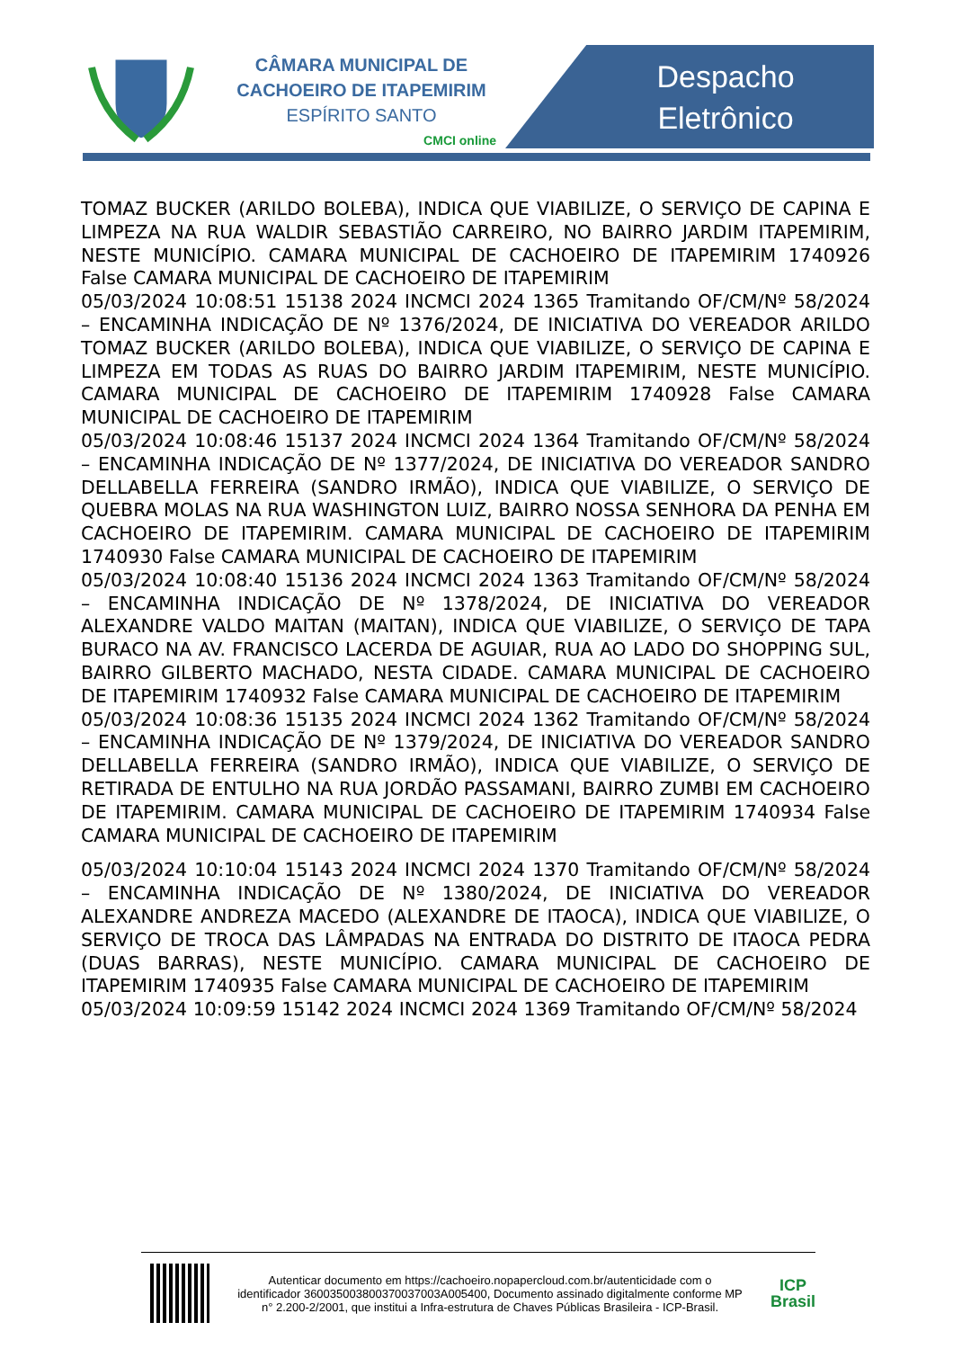CÂMARA MUNICIPAL DE
CACHOEIRO DE ITAPEMIRIM
ESPÍRITO SANTO
CMCI online
Despacho Eletrônico
TOMAZ BUCKER (ARILDO BOLEBA), INDICA QUE VIABILIZE, O SERVIÇO DE CAPINA E LIMPEZA NA RUA WALDIR SEBASTIÃO CARREIRO, NO BAIRRO JARDIM ITAPEMIRIM, NESTE MUNICÍPIO. CAMARA MUNICIPAL DE CACHOEIRO DE ITAPEMIRIM 1740926 False CAMARA MUNICIPAL DE CACHOEIRO DE ITAPEMIRIM
05/03/2024 10:08:51 15138 2024 INCMCI 2024 1365 Tramitando OF/CM/Nº 58/2024 – ENCAMINHA INDICAÇÃO DE Nº 1376/2024, DE INICIATIVA DO VEREADOR ARILDO TOMAZ BUCKER (ARILDO BOLEBA), INDICA QUE VIABILIZE, O SERVIÇO DE CAPINA E LIMPEZA EM TODAS AS RUAS DO BAIRRO JARDIM ITAPEMIRIM, NESTE MUNICÍPIO. CAMARA MUNICIPAL DE CACHOEIRO DE ITAPEMIRIM 1740928 False CAMARA MUNICIPAL DE CACHOEIRO DE ITAPEMIRIM
05/03/2024 10:08:46 15137 2024 INCMCI 2024 1364 Tramitando OF/CM/Nº 58/2024 – ENCAMINHA INDICAÇÃO DE Nº 1377/2024, DE INICIATIVA DO VEREADOR SANDRO DELLABELLA FERREIRA (SANDRO IRMÃO), INDICA QUE VIABILIZE, O SERVIÇO DE QUEBRA MOLAS NA RUA WASHINGTON LUIZ, BAIRRO NOSSA SENHORA DA PENHA EM CACHOEIRO DE ITAPEMIRIM. CAMARA MUNICIPAL DE CACHOEIRO DE ITAPEMIRIM 1740930 False CAMARA MUNICIPAL DE CACHOEIRO DE ITAPEMIRIM
05/03/2024 10:08:40 15136 2024 INCMCI 2024 1363 Tramitando OF/CM/Nº 58/2024 – ENCAMINHA INDICAÇÃO DE Nº 1378/2024, DE INICIATIVA DO VEREADOR ALEXANDRE VALDO MAITAN (MAITAN), INDICA QUE VIABILIZE, O SERVIÇO DE TAPA BURACO NA AV. FRANCISCO LACERDA DE AGUIAR, RUA AO LADO DO SHOPPING SUL, BAIRRO GILBERTO MACHADO, NESTA CIDADE. CAMARA MUNICIPAL DE CACHOEIRO DE ITAPEMIRIM 1740932 False CAMARA MUNICIPAL DE CACHOEIRO DE ITAPEMIRIM
05/03/2024 10:08:36 15135 2024 INCMCI 2024 1362 Tramitando OF/CM/Nº 58/2024 – ENCAMINHA INDICAÇÃO DE Nº 1379/2024, DE INICIATIVA DO VEREADOR SANDRO DELLABELLA FERREIRA (SANDRO IRMÃO), INDICA QUE VIABILIZE, O SERVIÇO DE RETIRADA DE ENTULHO NA RUA JORDÃO PASSAMANI, BAIRRO ZUMBI EM CACHOEIRO DE ITAPEMIRIM. CAMARA MUNICIPAL DE CACHOEIRO DE ITAPEMIRIM 1740934 False CAMARA MUNICIPAL DE CACHOEIRO DE ITAPEMIRIM
05/03/2024 10:10:04 15143 2024 INCMCI 2024 1370 Tramitando OF/CM/Nº 58/2024 – ENCAMINHA INDICAÇÃO DE Nº 1380/2024, DE INICIATIVA DO VEREADOR ALEXANDRE ANDREZA MACEDO (ALEXANDRE DE ITAOCA), INDICA QUE VIABILIZE, O SERVIÇO DE TROCA DAS LÂMPADAS NA ENTRADA DO DISTRITO DE ITAOCA PEDRA (DUAS BARRAS), NESTE MUNICÍPIO. CAMARA MUNICIPAL DE CACHOEIRO DE ITAPEMIRIM 1740935 False CAMARA MUNICIPAL DE CACHOEIRO DE ITAPEMIRIM
05/03/2024 10:09:59 15142 2024 INCMCI 2024 1369 Tramitando OF/CM/Nº 58/2024
Autenticar documento em https://cachoeiro.nopapercloud.com.br/autenticidade com o identificador 360035003800370037003A005400, Documento assinado digitalmente conforme MP n° 2.200-2/2001, que institui a Infra-estrutura de Chaves Públicas Brasileira - ICP-Brasil.
ICP
Brasil